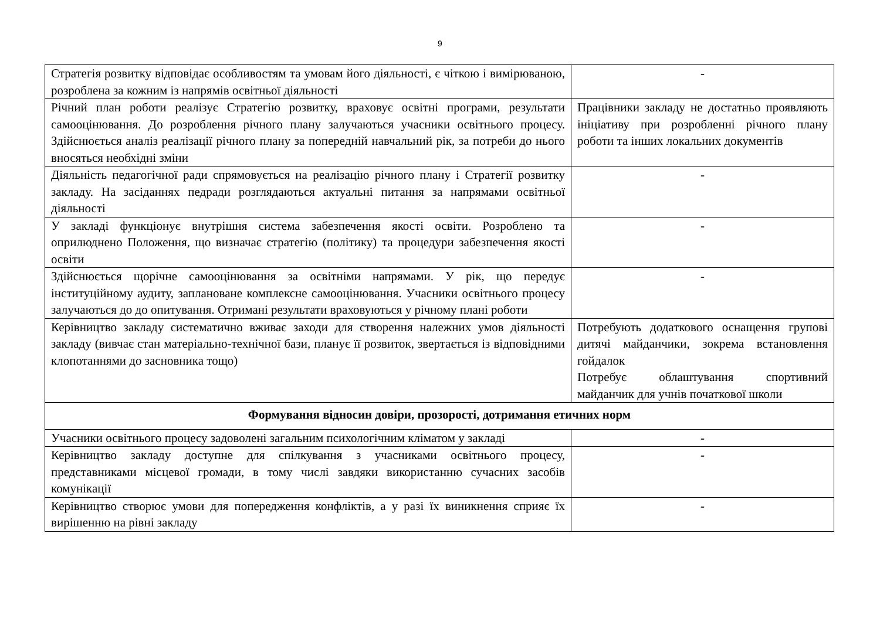9
| Стратегія розвитку відповідає особливостям та умовам його діяльності, є чіткою і вимірюваною, розроблена за кожним із напрямів освітньої діяльності | - |
| Річний план роботи реалізує Стратегію розвитку, враховує освітні програми, результати самооцінювання. До розроблення річного плану залучаються учасники освітнього процесу. Здійснюється аналіз реалізації річного плану за попередній навчальний рік, за потреби до нього вносяться необхідні зміни | Працівники закладу не достатньо проявляють ініціативу при розробленні річного плану роботи та інших локальних документів |
| Діяльність педагогічної ради спрямовується на реалізацію річного плану і Стратегії розвитку закладу. На засіданнях педради розглядаються актуальні питання за напрямами освітньої діяльності | - |
| У закладі функціонує внутрішня система забезпечення якості освіти. Розроблено та оприлюднено Положення, що визначає стратегію (політику) та процедури забезпечення якості освіти | - |
| Здійснюється щорічне самооцінювання за освітніми напрямами. У рік, що передує інституційному аудиту, заплановане комплексне самооцінювання. Учасники освітнього процесу залучаються до до опитування. Отримані результати враховуються у річному плані роботи | - |
| Керівництво закладу систематично вживає заходи для створення належних умов діяльності закладу (вивчає стан матеріально-технічної бази, планує її розвиток, звертається із відповідними клопотаннями до засновника тощо) | Потребують додаткового оснащення групові дитячі майданчики, зокрема встановлення гойдалок Потребує облаштування спортивний майданчик для учнів початкової школи |
| Формування відносин довіри, прозорості, дотримання етичних норм | |
| Учасники освітнього процесу задоволені загальним психологічним кліматом у закладі | - |
| Керівництво закладу доступне для спілкування з учасниками освітнього процесу, представниками місцевої громади, в тому числі завдяки використанню сучасних засобів комунікації | - |
| Керівництво створює умови для попередження конфліктів, а у разі їх виникнення сприяє їх вирішенню на рівні закладу | - |